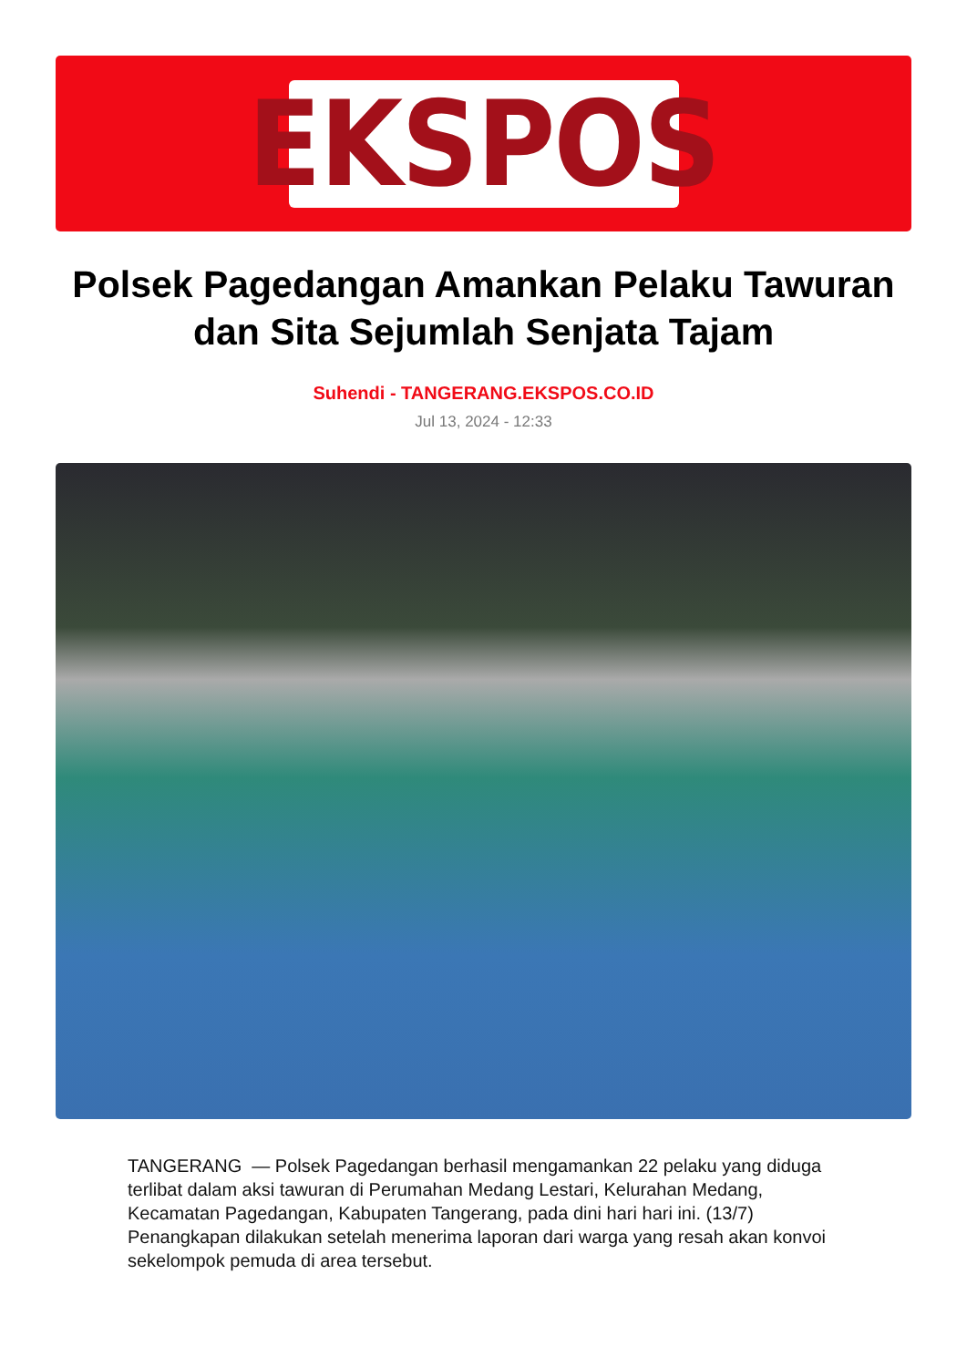EKSPOS
Polsek Pagedangan Amankan Pelaku Tawuran dan Sita Sejumlah Senjata Tajam
Suhendi - TANGERANG.EKSPOS.CO.ID
Jul 13, 2024 - 12:33
TANGERANG — Polsek Pagedangan berhasil mengamankan 22 pelaku yang diduga terlibat dalam aksi tawuran di Perumahan Medang Lestari, Kelurahan Medang, Kecamatan Pagedangan, Kabupaten Tangerang, pada dini hari hari ini. (13/7) Penangkapan dilakukan setelah menerima laporan dari warga yang resah akan konvoi sekelompok pemuda di area tersebut.